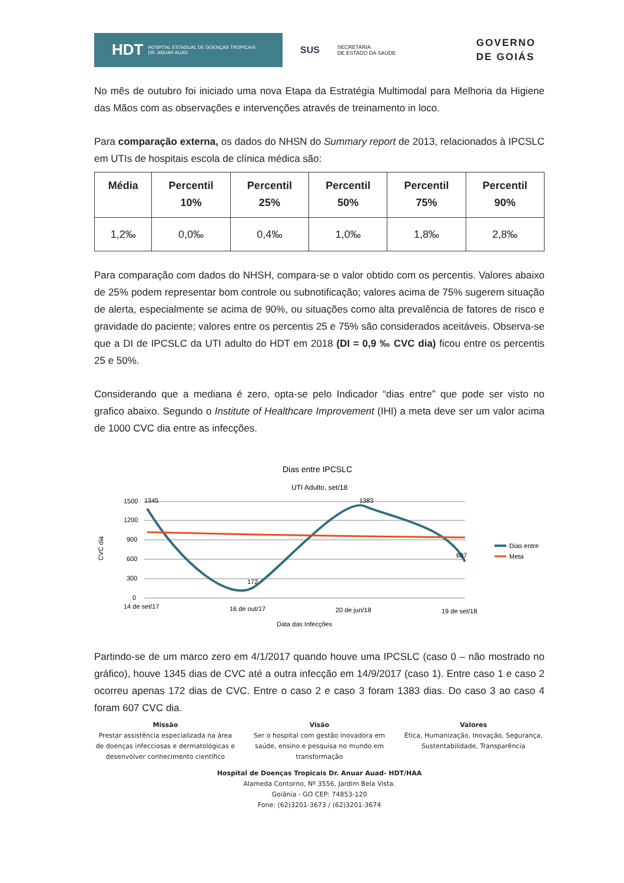HDT HOSPITAL ESTADUAL DE DOENÇAS TROPICAIS
DR. ANUAR AUAD
SUS
SECRETARIA
DE ESTADO DA SAÚDE
GOVERNO
DE GOIÁS
No mês de outubro foi iniciado uma nova Etapa da Estratégia Multimodal para Melhoria da Higiene das Mãos com as observações e intervenções através de treinamento in loco.
Para comparação externa, os dados do NHSN do Summary report de 2013, relacionados à IPCSLC em UTIs de hospitais escola de clínica médica são:
| Média | Percentil 10% | Percentil 25% | Percentil 50% | Percentil 75% | Percentil 90% |
| --- | --- | --- | --- | --- | --- |
| 1,2‰ | 0,0‰ | 0,4‰ | 1,0‰ | 1,8‰ | 2,8‰ |
Para comparação com dados do NHSH, compara-se o valor obtido com os percentis. Valores abaixo de 25% podem representar bom controle ou subnotificação; valores acima de 75% sugerem situação de alerta, especialmente se acima de 90%, ou situações como alta prevalência de fatores de risco e gravidade do paciente; valores entre os percentis 25 e 75% são considerados aceitáveis. Observa-se que a DI de IPCSLC da UTI adulto do HDT em 2018 (DI = 0,9 ‰ CVC dia) ficou entre os percentis 25 e 50%.
Considerando que a mediana é zero, opta-se pelo Indicador “dias entre” que pode ser visto no grafico abaixo. Segundo o Institute of Healthcare Improvement (IHI) a meta deve ser um valor acima de 1000 CVC dia entre as infecções.
Dias entre IPCSLC
UTI Adulto, set/18
1500
1200
900
600
300
0
CVC dia
1345
172
1383
607
14 de set/17
16 de out/17
20 de jun/18
19 de set/18
Data das Infecções
Dias entre
Meta
Partindo-se de um marco zero em 4/1/2017 quando houve uma IPCSLC (caso 0 – não mostrado no gráfico), houve 1345 dias de CVC até a outra infecção em 14/9/2017 (caso 1). Entre caso 1 e caso 2 ocorreu apenas 172 dias de CVC. Entre o caso 2 e caso 3 foram 1383 dias. Do caso 3 ao caso 4 foram 607 CVC dia.
Missão
Prestar assistência especializada na área de doenças infecciosas e dermatológicas e desenvolver conhecimento científico
Visão
Ser o hospital com gestão inovadora em saúde, ensino e pesquisa no mundo em transformação
Valores
Ética, Humanização, Inovação, Segurança, Sustentabilidade, Transparência
Hospital de Doenças Tropicais Dr. Anuar Auad- HDT/HAA
Alameda Contorno, Nº 3556, Jardim Bela Vista.
Goiânia - GO CEP: 74853-120
Fone: (62)3201-3673 / (62)3201-3674